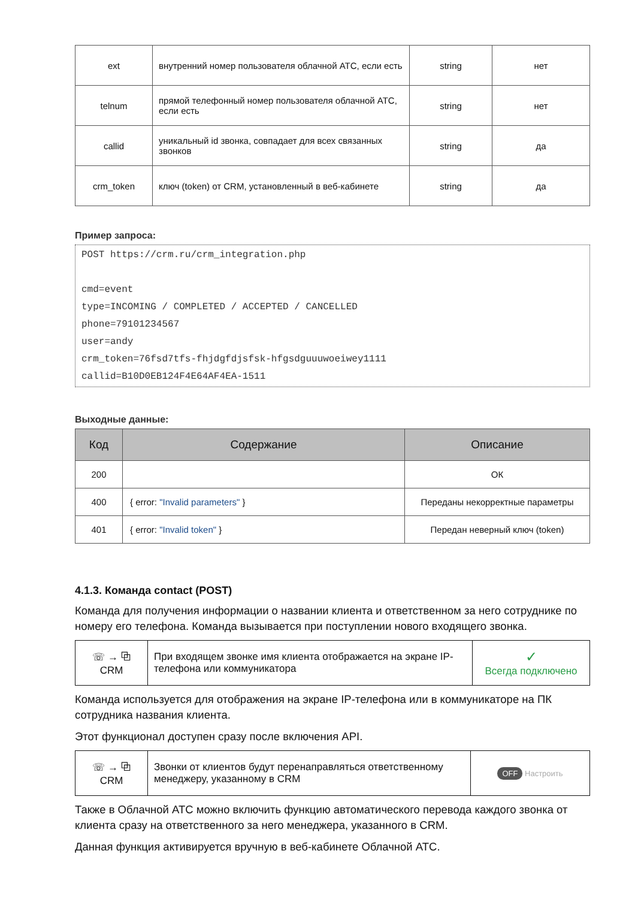| ext | внутренний номер пользователя облачной АТС, если есть | string | нет |
| telnum | прямой телефонный номер пользователя облачной АТС, если есть | string | нет |
| callid | уникальный id звонка, совпадает для всех связанных звонков | string | да |
| crm_token | ключ (token) от CRM, установленный в веб-кабинете | string | да |
Пример запроса:
POST https://crm.ru/crm_integration.php

cmd=event
type=INCOMING / COMPLETED / ACCEPTED / CANCELLED
phone=79101234567
user=andy
crm_token=76fsd7tfs-fhjdgfdjsfsk-hfgsdguuuwoeiwey1111
callid=B10D0EB124F4E64AF4EA-1511
Выходные данные:
| Код | Содержание | Описание |
| --- | --- | --- |
| 200 | | ОК |
| 400 | { error: "Invalid parameters" } | Переданы некорректные параметры |
| 401 | { error: "Invalid token" } | Передан неверный ключ (token) |
4.1.3. Команда contact (POST)
Команда для получения информации о названии клиента и ответственном за него сотруднике по номеру его телефона. Команда вызывается при поступлении нового входящего звонка.
| ☏ → ⧉ CRM | При входящем звонке имя клиента отображается на экране IP-телефона или коммуникатора | ✓ Всегда подключено |
Команда используется для отображения на экране IP-телефона или в коммуникаторе на ПК сотрудника названия клиента.
Этот функционал доступен сразу после включения API.
| ☏ → ⧉ CRM | Звонки от клиентов будут перенаправляться ответственному менеджеру, указанному в CRM | OFF Настроить |
Также в Облачной АТС можно включить функцию автоматического перевода каждого звонка от клиента сразу на ответственного за него менеджера, указанного в CRM.
Данная функция активируется вручную в веб-кабинете Облачной АТС.